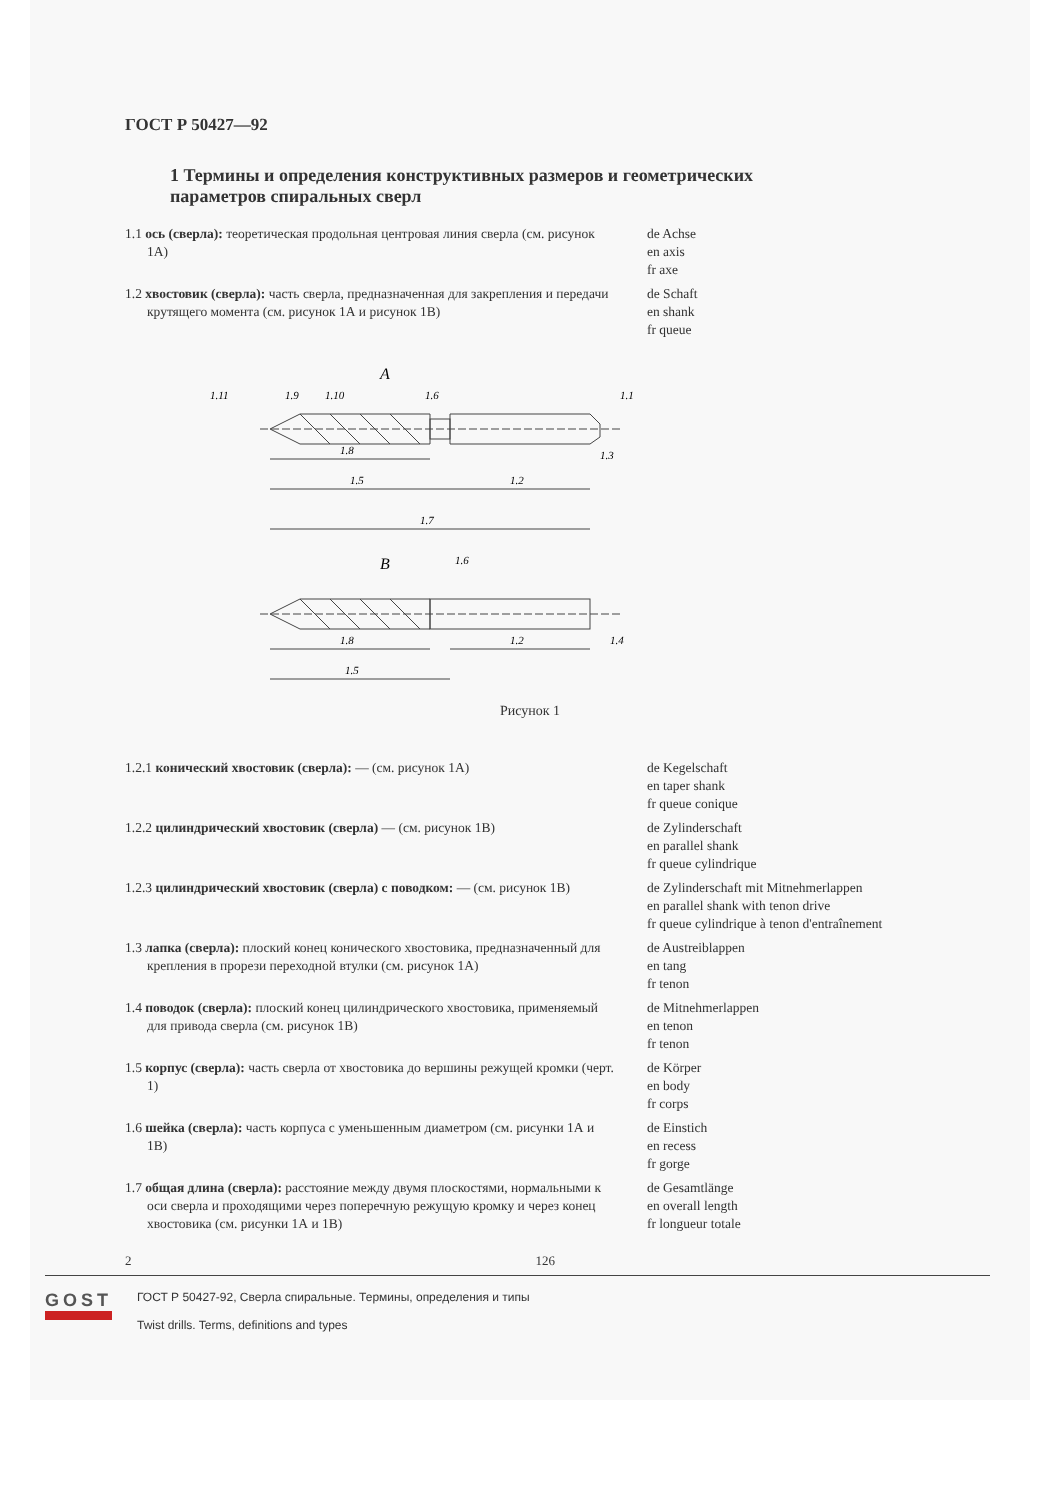ГОСТ Р 50427—92
1 Термины и определения конструктивных размеров и геометрических параметров спиральных сверл
1.1 ось (сверла): теоретическая продольная центровая линия сверла (см. рисунок 1А)
de Achse
en axis
fr axe
1.2 хвостовик (сверла): часть сверла, предназначенная для закрепления и передачи крутящего момента (см. рисунок 1А и рисунок 1В)
de Schaft
en shank
fr queue
A
1.9
1.10
1.6
1.3
1.8
1.5
1.2
1.7
B
1.6
1.4
1.8
1.2
1.5
1.11
1.1
Рисунок 1
1.2.1 конический хвостовик (сверла): — (см. рисунок 1А) de Kegelschaft
en taper shank
fr queue conique
1.2.2 цилиндрический хвостовик (сверла) — (см. рисунок 1В) de Zylinderschaft
en parallel shank
fr queue cylindrique
1.2.3 цилиндрический хвостовик (сверла) с поводком: — (см. рисунок 1В)
de Zylinderschaft mit Mitnehmerlappen
en parallel shank with tenon drive
fr queue cylindrique à tenon d'entraînement
1.3 лапка (сверла): плоский конец конического хвостовика, предназначенный для крепления в прорези переходной втулки (см. рисунок 1А)
de Austreiblappen
en tang
fr tenon
1.4 поводок (сверла): плоский конец цилиндрического хвостовика, применяемый для привода сверла (см. рисунок 1В)
de Mitnehmerlappen
en tenon
fr tenon
1.5 корпус (сверла): часть сверла от хвостовика до вершины режущей кромки (черт. 1)
de Körper
en body
fr corps
1.6 шейка (сверла): часть корпуса с уменьшенным диаметром (см. рисунки 1А и 1В)
de Einstich
en recess
fr gorge
1.7 общая длина (сверла): расстояние между двумя плоскостями, нормальными к оси сверла и проходящими через поперечную режущую кромку и через конец хвостовика (см. рисунки 1А и 1В)
de Gesamtlänge
en overall length
fr longueur totale
2 126
GOST
ГОСТ Р 50427-92, Сверла спиральные. Термины, определения и типы
Twist drills. Terms, definitions and types